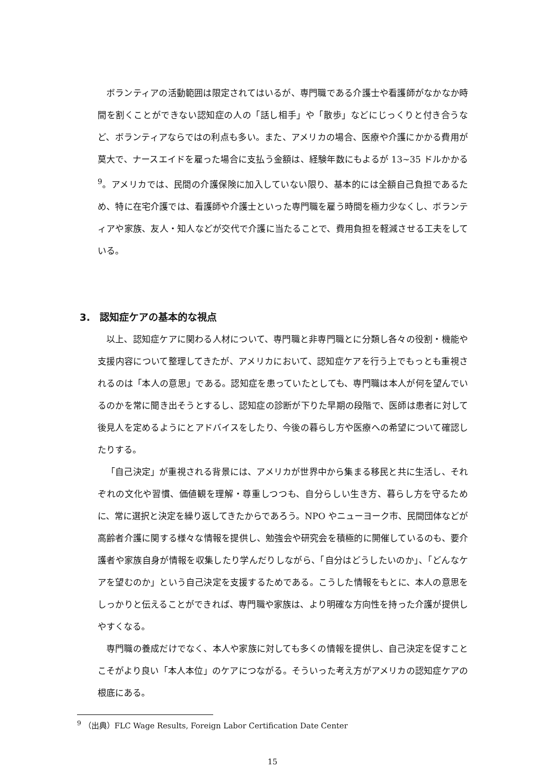ボランティアの活動範囲は限定されてはいるが、専門職である介護士や看護師がなかなか時間を割くことができない認知症の人の「話し相手」や「散歩」などにじっくりと付き合うなど、ボランティアならではの利点も多い。また、アメリカの場合、医療や介護にかかる費用が莫大で、ナースエイドを雇った場合に支払う金額は、経験年数にもよるが 13~35 ドルかかる<sup>9</sup>。アメリカでは、民間の介護保険に加入していない限り、基本的には全額自己負担であるため、特に在宅介護では、看護師や介護士といった専門職を雇う時間を極力少なくし、ボランティアや家族、友人・知人などが交代で介護に当たることで、費用負担を軽減させる工夫をしている。
3.　認知症ケアの基本的な視点
以上、認知症ケアに関わる人材について、専門職と非専門職とに分類し各々の役割・機能や支援内容について整理してきたが、アメリカにおいて、認知症ケアを行う上でもっとも重視されるのは「本人の意思」である。認知症を患っていたとしても、専門職は本人が何を望んでいるのかを常に聞き出そうとするし、認知症の診断が下りた早期の段階で、医師は患者に対して後見人を定めるようにとアドバイスをしたり、今後の暮らし方や医療への希望について確認したりする。
「自己決定」が重視される背景には、アメリカが世界中から集まる移民と共に生活し、それぞれの文化や習慣、価値観を理解・尊重しつつも、自分らしい生き方、暮らし方を守るために、常に選択と決定を繰り返してきたからであろう。NPO やニューヨーク市、民間団体などが高齢者介護に関する様々な情報を提供し、勉強会や研究会を積極的に開催しているのも、要介護者や家族自身が情報を収集したり学んだりしながら、「自分はどうしたいのか」、「どんなケアを望むのか」という自己決定を支援するためである。こうした情報をもとに、本人の意思をしっかりと伝えることができれば、専門職や家族は、より明確な方向性を持った介護が提供しやすくなる。
専門職の養成だけでなく、本人や家族に対しても多くの情報を提供し、自己決定を促すことこそがより良い「本人本位」のケアにつながる。そういった考え方がアメリカの認知症ケアの根底にある。
<sup>9</sup> （出典）FLC Wage Results, Foreign Labor Certification Date Center
15